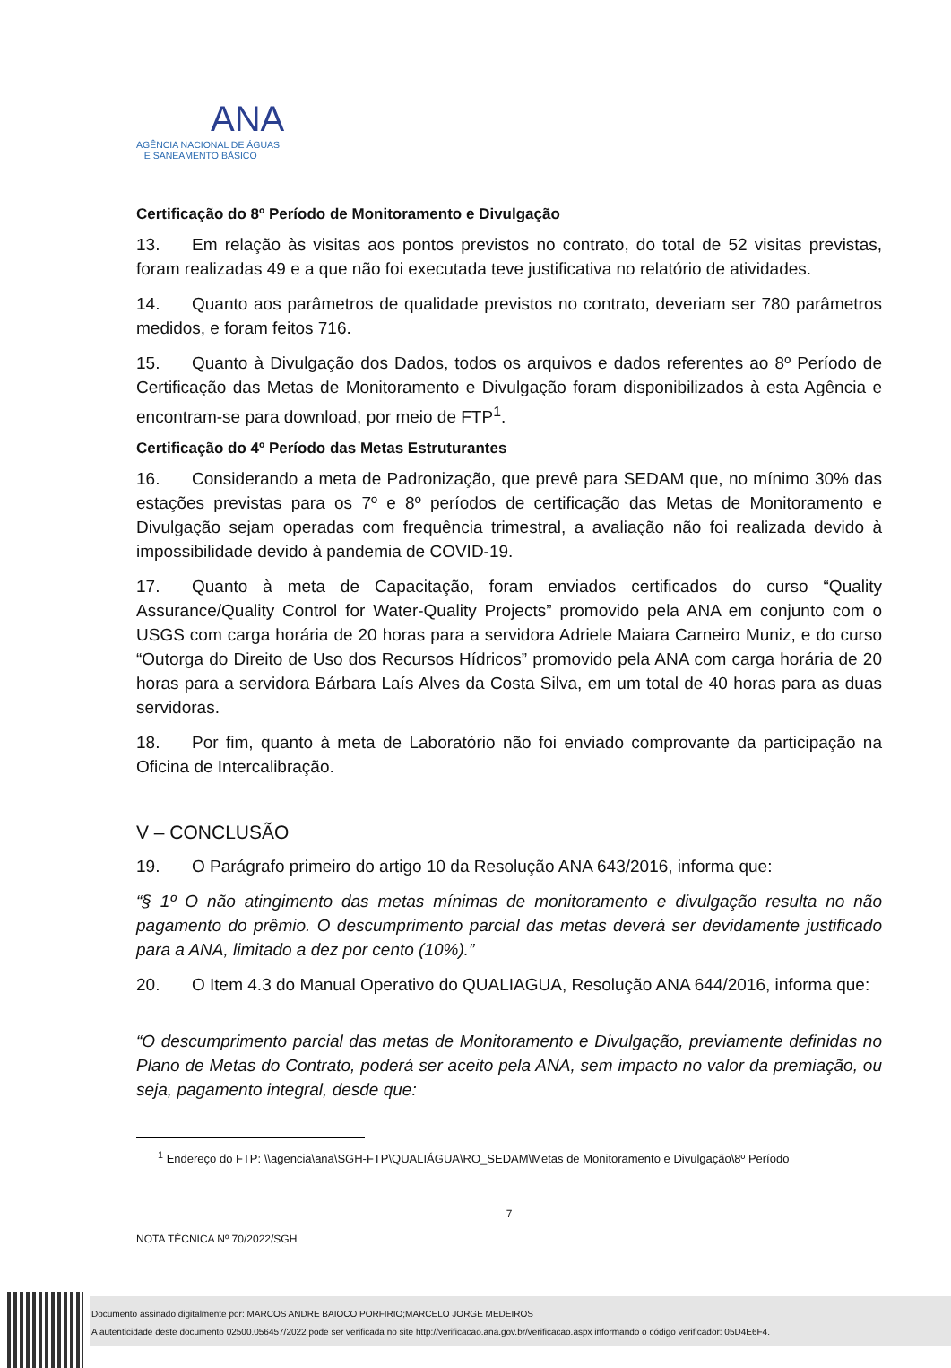ANA
AGÊNCIA NACIONAL DE ÁGUAS
E SANEAMENTO BÁSICO
Certificação do 8º Período de Monitoramento e Divulgação
13. Em relação às visitas aos pontos previstos no contrato, do total de 52 visitas previstas, foram realizadas 49 e a que não foi executada teve justificativa no relatório de atividades.
14. Quanto aos parâmetros de qualidade previstos no contrato, deveriam ser 780 parâmetros medidos, e foram feitos 716.
15. Quanto à Divulgação dos Dados, todos os arquivos e dados referentes ao 8º Período de Certificação das Metas de Monitoramento e Divulgação foram disponibilizados à esta Agência e encontram-se para download, por meio de FTP<sup>1</sup>.
Certificação do 4º Período das Metas Estruturantes
16. Considerando a meta de Padronização, que prevê para SEDAM que, no mínimo 30% das estações previstas para os 7º e 8º períodos de certificação das Metas de Monitoramento e Divulgação sejam operadas com frequência trimestral, a avaliação não foi realizada devido à impossibilidade devido à pandemia de COVID-19.
17. Quanto à meta de Capacitação, foram enviados certificados do curso “Quality Assurance/Quality Control for Water-Quality Projects” promovido pela ANA em conjunto com o USGS com carga horária de 20 horas para a servidora Adriele Maiara Carneiro Muniz, e do curso “Outorga do Direito de Uso dos Recursos Hídricos” promovido pela ANA com carga horária de 20 horas para a servidora Bárbara Laís Alves da Costa Silva, em um total de 40 horas para as duas servidoras.
18. Por fim, quanto à meta de Laboratório não foi enviado comprovante da participação na Oficina de Intercalibração.
V – CONCLUSÃO
19. O Parágrafo primeiro do artigo 10 da Resolução ANA 643/2016, informa que:
“§ 1º O não atingimento das metas mínimas de monitoramento e divulgação resulta no não pagamento do prêmio. O descumprimento parcial das metas deverá ser devidamente justificado para a ANA, limitado a dez por cento (10%).”
20. O Item 4.3 do Manual Operativo do QUALIAGUA, Resolução ANA 644/2016, informa que:
“O descumprimento parcial das metas de Monitoramento e Divulgação, previamente definidas no Plano de Metas do Contrato, poderá ser aceito pela ANA, sem impacto no valor da premiação, ou seja, pagamento integral, desde que:
<sup>1</sup> Endereço do FTP: \\agencia\ana\SGH-FTP\QUALIÁGUA\RO_SEDAM\Metas de Monitoramento e Divulgação\8º Período
7
NOTA TÉCNICA Nº 70/2022/SGH
Documento assinado digitalmente por: MARCOS ANDRE BAIOCO PORFIRIO;MARCELO JORGE MEDEIROS
A autenticidade deste documento 02500.056457/2022 pode ser verificada no site http://verificacao.ana.gov.br/verificacao.aspx informando o código verificador: 05D4E6F4.